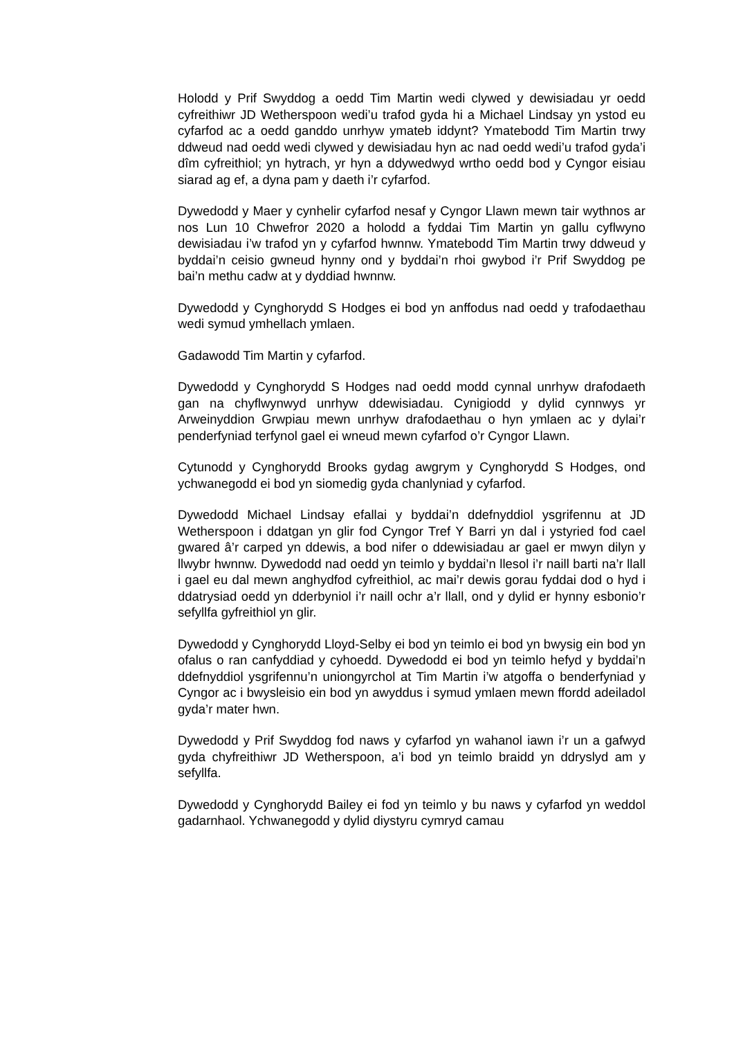Holodd y Prif Swyddog a oedd Tim Martin wedi clywed y dewisiadau yr oedd cyfreithiwr JD Wetherspoon wedi’u trafod gyda hi a Michael Lindsay yn ystod eu cyfarfod ac a oedd ganddo unrhyw ymateb iddynt? Ymatebodd Tim Martin trwy ddweud nad oedd wedi clywed y dewisiadau hyn ac nad oedd wedi’u trafod gyda’i dîm cyfreithiol; yn hytrach, yr hyn a ddywedwyd wrtho oedd bod y Cyngor eisiau siarad ag ef, a dyna pam y daeth i’r cyfarfod.
Dywedodd y Maer y cynhelir cyfarfod nesaf y Cyngor Llawn mewn tair wythnos ar nos Lun 10 Chwefror 2020 a holodd a fyddai Tim Martin yn gallu cyflwyno dewisiadau i’w trafod yn y cyfarfod hwnnw. Ymatebodd Tim Martin trwy ddweud y byddai’n ceisio gwneud hynny ond y byddai’n rhoi gwybod i’r Prif Swyddog pe bai’n methu cadw at y dyddiad hwnnw.
Dywedodd y Cynghorydd S Hodges ei bod yn anffodus nad oedd y trafodaethau wedi symud ymhellach ymlaen.
Gadawodd Tim Martin y cyfarfod.
Dywedodd y Cynghorydd S Hodges nad oedd modd cynnal unrhyw drafodaeth gan na chyflwynwyd unrhyw ddewisiadau. Cynigiodd y dylid cynnwys yr Arweinyddion Grwpiau mewn unrhyw drafodaethau o hyn ymlaen ac y dylai’r penderfyniad terfynol gael ei wneud mewn cyfarfod o’r Cyngor Llawn.
Cytunodd y Cynghorydd Brooks gydag awgrym y Cynghorydd S Hodges, ond ychwanegodd ei bod yn siomedig gyda chanlyniad y cyfarfod.
Dywedodd Michael Lindsay efallai y byddai’n ddefnyddiol ysgrifennu at JD Wetherspoon i ddatgan yn glir fod Cyngor Tref Y Barri yn dal i ystyried fod cael gwared â’r carped yn ddewis, a bod nifer o ddewisiadau ar gael er mwyn dilyn y llwybr hwnnw. Dywedodd nad oedd yn teimlo y byddai’n llesol i’r naill barti na’r llall i gael eu dal mewn anghydfod cyfreithiol, ac mai’r dewis gorau fyddai dod o hyd i ddatrysiad oedd yn dderbyniol i’r naill ochr a’r llall, ond y dylid er hynny esbonio’r sefyllfa gyfreithiol yn glir.
Dywedodd y Cynghorydd Lloyd-Selby ei bod yn teimlo ei bod yn bwysig ein bod yn ofalus o ran canfyddiad y cyhoedd. Dywedodd ei bod yn teimlo hefyd y byddai’n ddefnyddiol ysgrifennu’n uniongyrchol at Tim Martin i’w atgoffa o benderfyniad y Cyngor ac i bwysleisio ein bod yn awyddus i symud ymlaen mewn ffordd adeiladol gyda’r mater hwn.
Dywedodd y Prif Swyddog fod naws y cyfarfod yn wahanol iawn i’r un a gafwyd gyda chyfreithiwr JD Wetherspoon, a’i bod yn teimlo braidd yn ddryslyd am y sefyllfa.
Dywedodd y Cynghorydd Bailey ei fod yn teimlo y bu naws y cyfarfod yn weddol gadarnhaol. Ychwanegodd y dylid diystyru cymryd camau